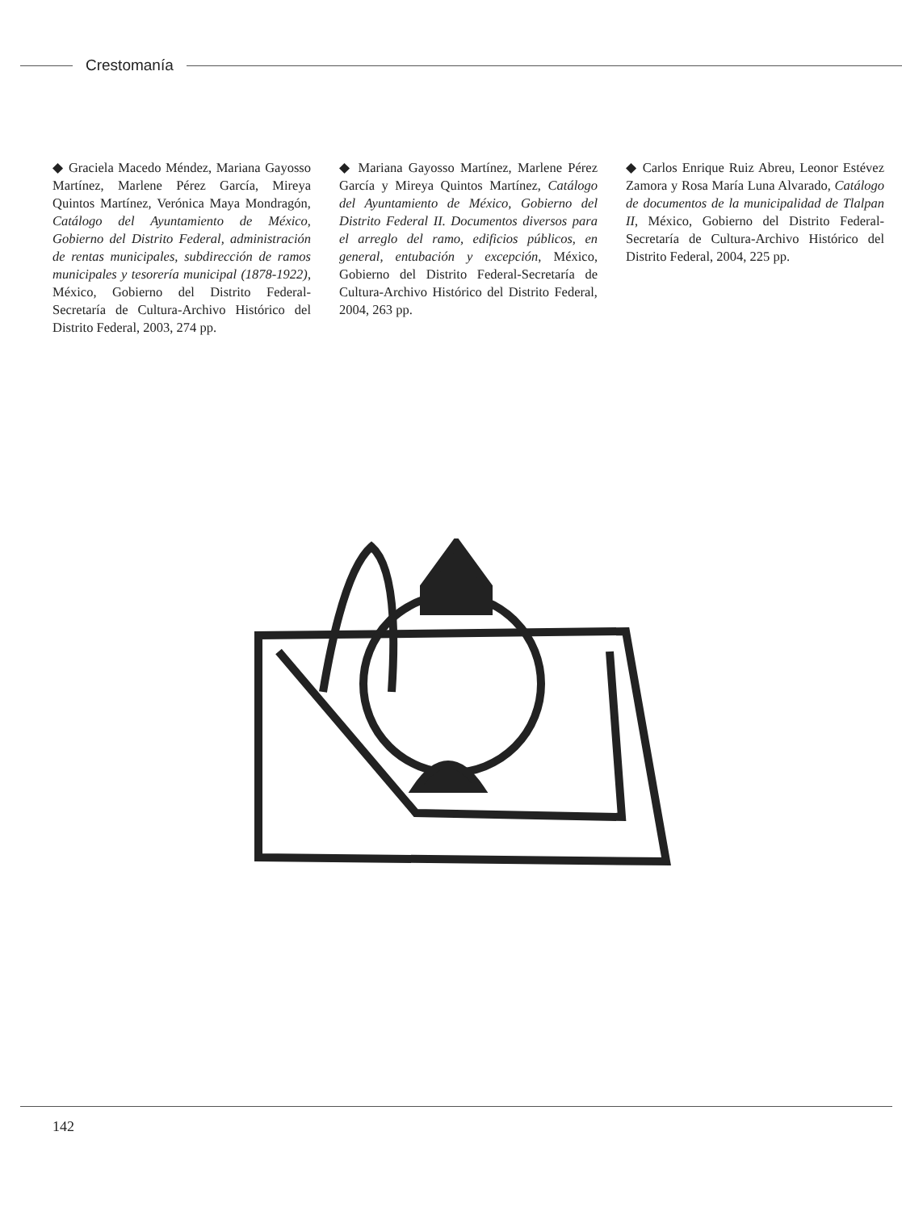Crestomanía
◆ Graciela Macedo Méndez, Mariana Gayosso Martínez, Marlene Pérez García, Mireya Quintos Martínez, Verónica Maya Mondragón, Catálogo del Ayuntamiento de México, Gobierno del Distrito Federal, administración de rentas municipales, subdirección de ramos municipales y tesorería municipal (1878-1922), México, Gobierno del Distrito Federal-Secretaría de Cultura-Archivo Histórico del Distrito Federal, 2003, 274 pp.
◆ Mariana Gayosso Martínez, Marlene Pérez García y Mireya Quintos Martínez, Catálogo del Ayuntamiento de México, Gobierno del Distrito Federal II. Documentos diversos para el arreglo del ramo, edificios públicos, en general, entubación y excepción, México, Gobierno del Distrito Federal-Secretaría de Cultura-Archivo Histórico del Distrito Federal, 2004, 263 pp.
◆ Carlos Enrique Ruiz Abreu, Leonor Estévez Zamora y Rosa María Luna Alvarado, Catálogo de documentos de la municipalidad de Tlalpan II, México, Gobierno del Distrito Federal-Secretaría de Cultura-Archivo Histórico del Distrito Federal, 2004, 225 pp.
142